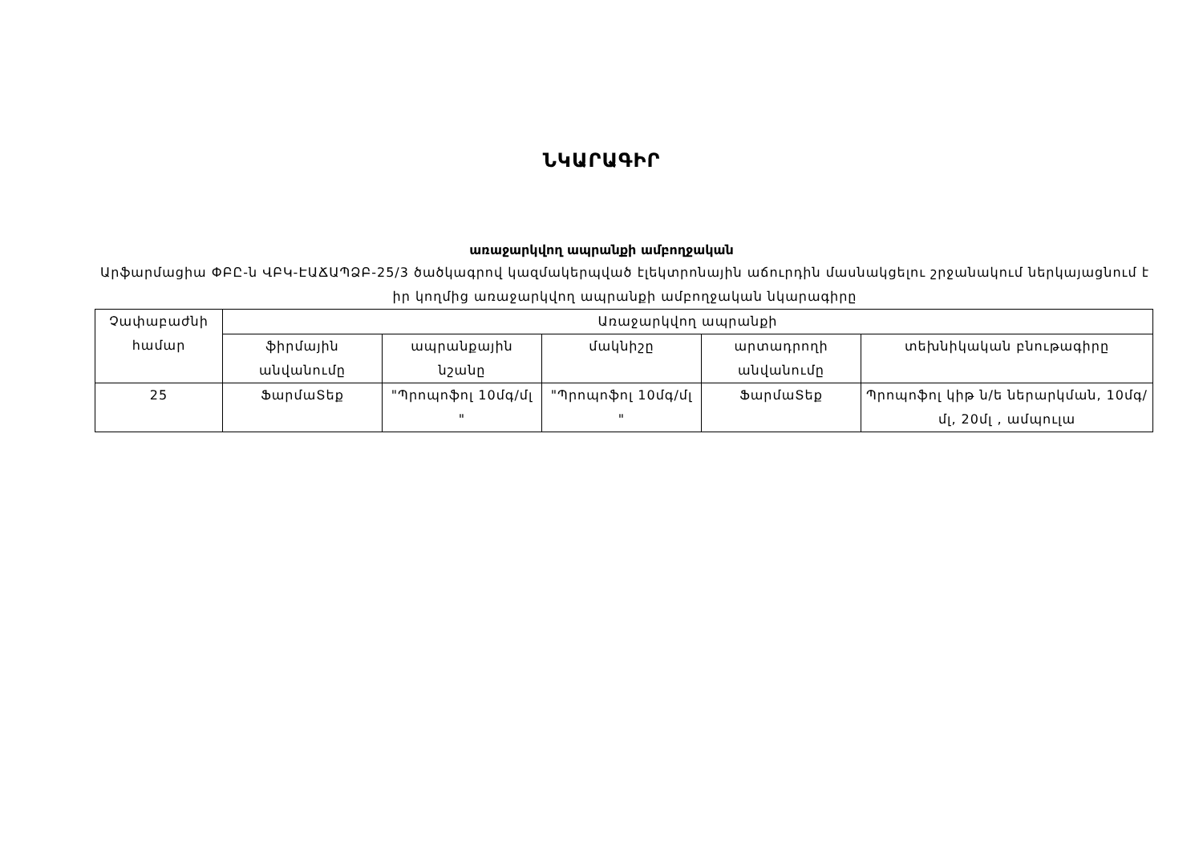ՆԿԱՐԱԳԻՐ
առաջարկվող ապրանքի ամբողջական
Արֆարմացիա ՓԲԸ-ն ՎԲԿ-ԷԱՃԱՊՁԲ-25/3 ծածկագրով կազմակերպված էլեկտրոնային աճուրդին մասնակցելու շրջանակում ներկայացնում է իր կողմից առաջարկվող ապրանքի ամբողջական նկարագիրը
| Չափաբաժնի համար | Առաջարկվող ապրանքի | | | | |
| --- | --- | --- | --- | --- | --- |
| | ֆիրմային անվանումը | ապրանքային նշանը | մակնիշը | արտադրողի անվանումը | տեխնիկական բնութագիրը |
| 25 | ՖարմաՏեք | "Պրոպոֆոլ 10մգ/մլ " | "Պրոպոֆոլ 10մգ/մլ " | ՖարմաՏեք | Պրոպոֆոլ կիթ ն/ե ներարկման, 10մգ/մլ, 20մլ , ամպուլա |